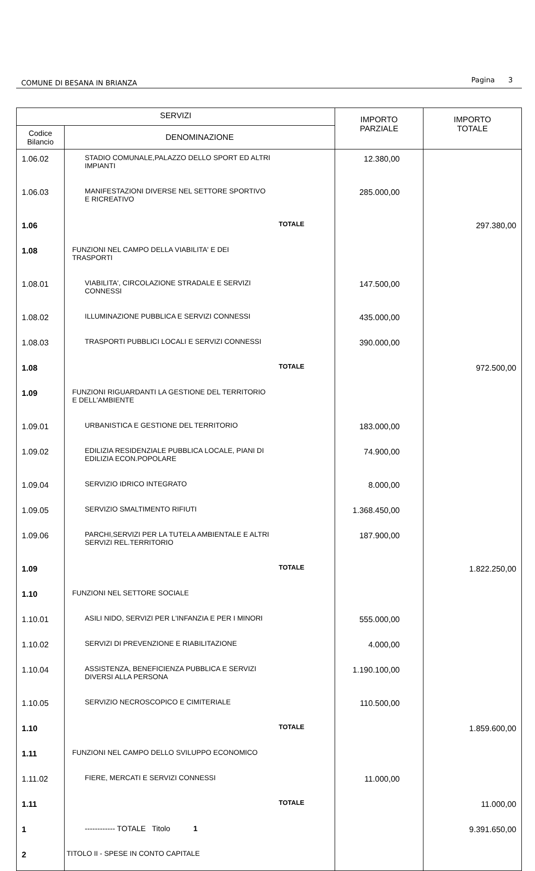COMUNE DI BESANA IN BRIANZA Pagina 3
| SERVIZI | | IMPORTO PARZIALE | IMPORTO TOTALE |
| --- | --- | --- | --- |
| Codice Bilancio | DENOMINAZIONE | | |
| 1.06.02 | STADIO COMUNALE,PALAZZO DELLO SPORT ED ALTRI IMPIANTI | 12.380,00 | |
| 1.06.03 | MANIFESTAZIONI DIVERSE NEL SETTORE SPORTIVO E RICREATIVO | 285.000,00 | |
| 1.06 | TOTALE | | 297.380,00 |
| 1.08 | FUNZIONI NEL CAMPO DELLA VIABILITA' E DEI TRASPORTI | | |
| 1.08.01 | VIABILITA', CIRCOLAZIONE STRADALE E SERVIZI CONNESSI | 147.500,00 | |
| 1.08.02 | ILLUMINAZIONE PUBBLICA E SERVIZI CONNESSI | 435.000,00 | |
| 1.08.03 | TRASPORTI PUBBLICI LOCALI E SERVIZI CONNESSI | 390.000,00 | |
| 1.08 | TOTALE | | 972.500,00 |
| 1.09 | FUNZIONI RIGUARDANTI LA GESTIONE DEL TERRITORIO E DELL'AMBIENTE | | |
| 1.09.01 | URBANISTICA E GESTIONE DEL TERRITORIO | 183.000,00 | |
| 1.09.02 | EDILIZIA RESIDENZIALE PUBBLICA LOCALE, PIANI DI EDILIZIA ECON.POPOLARE | 74.900,00 | |
| 1.09.04 | SERVIZIO IDRICO INTEGRATO | 8.000,00 | |
| 1.09.05 | SERVIZIO SMALTIMENTO RIFIUTI | 1.368.450,00 | |
| 1.09.06 | PARCHI,SERVIZI PER LA TUTELA AMBIENTALE E ALTRI SERVIZI REL.TERRITORIO | 187.900,00 | |
| 1.09 | TOTALE | | 1.822.250,00 |
| 1.10 | FUNZIONI NEL SETTORE SOCIALE | | |
| 1.10.01 | ASILI NIDO, SERVIZI PER L'INFANZIA E PER I MINORI | 555.000,00 | |
| 1.10.02 | SERVIZI DI PREVENZIONE E RIABILITAZIONE | 4.000,00 | |
| 1.10.04 | ASSISTENZA, BENEFICIENZA PUBBLICA E SERVIZI DIVERSI ALLA PERSONA | 1.190.100,00 | |
| 1.10.05 | SERVIZIO NECROSCOPICO E CIMITERIALE | 110.500,00 | |
| 1.10 | TOTALE | | 1.859.600,00 |
| 1.11 | FUNZIONI NEL CAMPO DELLO SVILUPPO ECONOMICO | | |
| 1.11.02 | FIERE, MERCATI E SERVIZI CONNESSI | 11.000,00 | |
| 1.11 | TOTALE | | 11.000,00 |
| 1 | ------------ TOTALE Titolo 1 | | 9.391.650,00 |
| 2 | TITOLO II - SPESE IN CONTO CAPITALE | | |